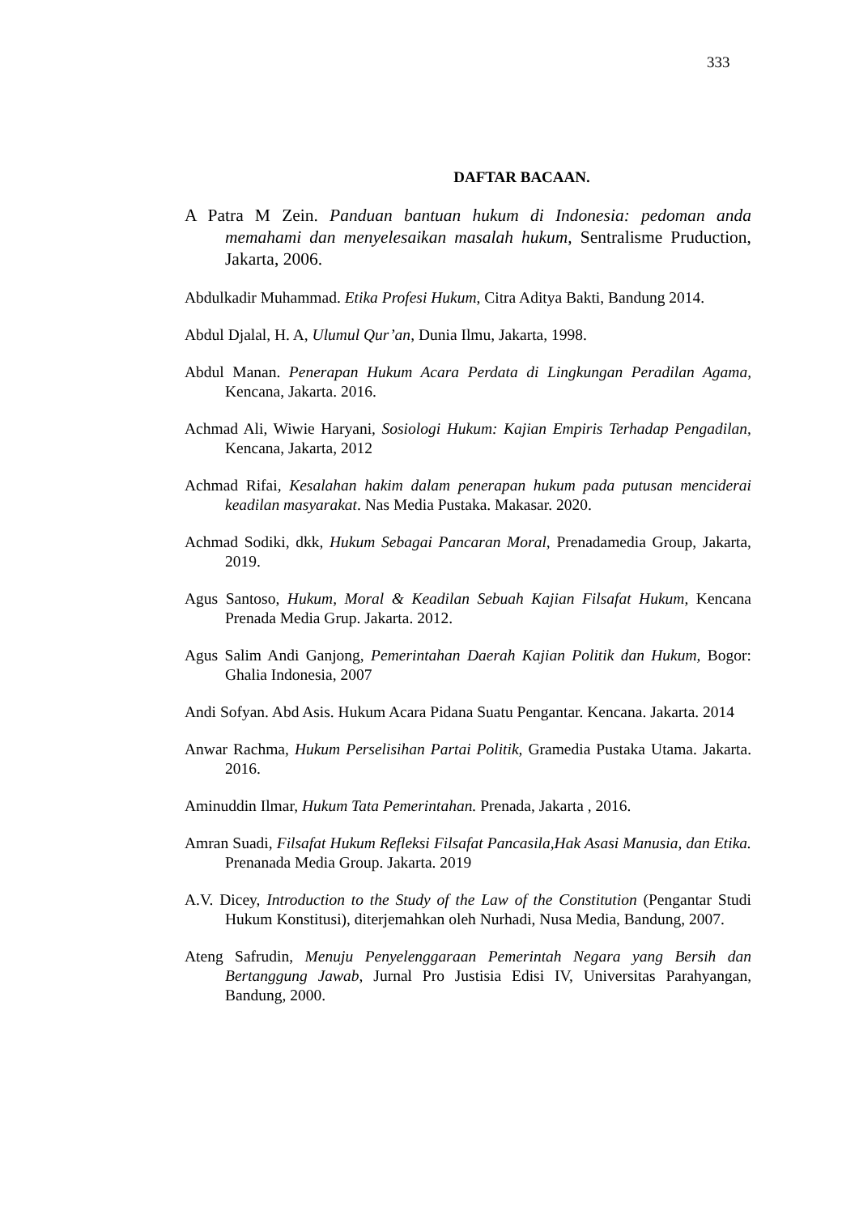333
DAFTAR BACAAN.
A Patra M Zein. Panduan bantuan hukum di Indonesia: pedoman anda memahami dan menyelesaikan masalah hukum, Sentralisme Pruduction, Jakarta, 2006.
Abdulkadir Muhammad. Etika Profesi Hukum, Citra Aditya Bakti, Bandung 2014.
Abdul Djalal, H. A, Ulumul Qur’an, Dunia Ilmu, Jakarta, 1998.
Abdul Manan. Penerapan Hukum Acara Perdata di Lingkungan Peradilan Agama, Kencana, Jakarta. 2016.
Achmad Ali, Wiwie Haryani, Sosiologi Hukum: Kajian Empiris Terhadap Pengadilan, Kencana, Jakarta, 2012
Achmad Rifai, Kesalahan hakim dalam penerapan hukum pada putusan menciderai keadilan masyarakat. Nas Media Pustaka. Makasar. 2020.
Achmad Sodiki, dkk, Hukum Sebagai Pancaran Moral, Prenadamedia Group, Jakarta, 2019.
Agus Santoso, Hukum, Moral & Keadilan Sebuah Kajian Filsafat Hukum, Kencana Prenada Media Grup. Jakarta. 2012.
Agus Salim Andi Ganjong, Pemerintahan Daerah Kajian Politik dan Hukum, Bogor: Ghalia Indonesia, 2007
Andi Sofyan. Abd Asis. Hukum Acara Pidana Suatu Pengantar. Kencana. Jakarta. 2014
Anwar Rachma, Hukum Perselisihan Partai Politik, Gramedia Pustaka Utama. Jakarta. 2016.
Aminuddin Ilmar, Hukum Tata Pemerintahan. Prenada, Jakarta , 2016.
Amran Suadi, Filsafat Hukum Refleksi Filsafat Pancasila,Hak Asasi Manusia, dan Etika. Prenanada Media Group. Jakarta. 2019
A.V. Dicey, Introduction to the Study of the Law of the Constitution (Pengantar Studi Hukum Konstitusi), diterjemahkan oleh Nurhadi, Nusa Media, Bandung, 2007.
Ateng Safrudin, Menuju Penyelenggaraan Pemerintah Negara yang Bersih dan Bertanggung Jawab, Jurnal Pro Justisia Edisi IV, Universitas Parahyangan, Bandung, 2000.